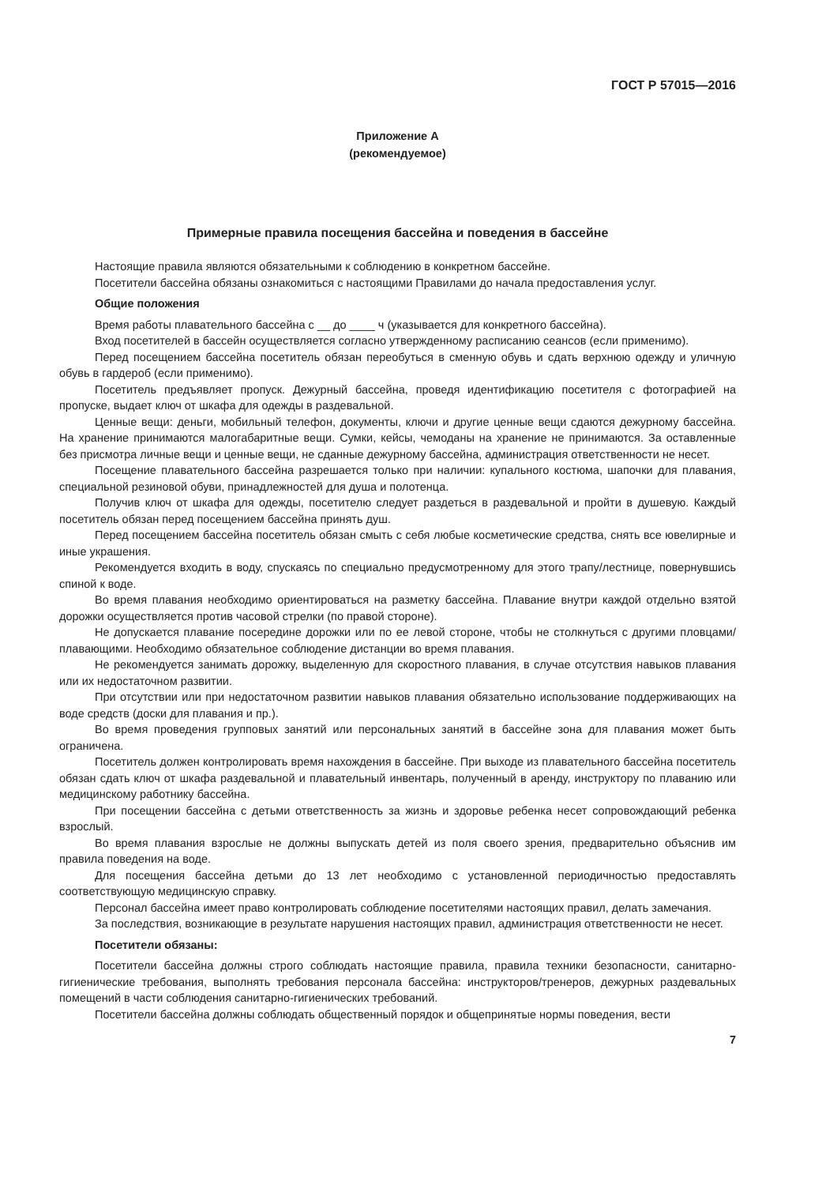ГОСТ Р 57015—2016
Приложение А
(рекомендуемое)
Примерные правила посещения бассейна и поведения в бассейне
Настоящие правила являются обязательными к соблюдению в конкретном бассейне.
Посетители бассейна обязаны ознакомиться с настоящими Правилами до начала предоставления услуг.
Общие положения
Время работы плавательного бассейна с __ до ____ ч (указывается для конкретного бассейна).
Вход посетителей в бассейн осуществляется согласно утвержденному расписанию сеансов (если применимо).
Перед посещением бассейна посетитель обязан переобуться в сменную обувь и сдать верхнюю одежду и уличную обувь в гардероб (если применимо).
Посетитель предъявляет пропуск. Дежурный бассейна, проведя идентификацию посетителя с фотографией на пропуске, выдает ключ от шкафа для одежды в раздевальной.
Ценные вещи: деньги, мобильный телефон, документы, ключи и другие ценные вещи сдаются дежурному бассейна. На хранение принимаются малогабаритные вещи. Сумки, кейсы, чемоданы на хранение не принимаются. За оставленные без присмотра личные вещи и ценные вещи, не сданные дежурному бассейна, администрация ответственности не несет.
Посещение плавательного бассейна разрешается только при наличии: купального костюма, шапочки для плавания, специальной резиновой обуви, принадлежностей для душа и полотенца.
Получив ключ от шкафа для одежды, посетителю следует раздеться в раздевальной и пройти в душевую. Каждый посетитель обязан перед посещением бассейна принять душ.
Перед посещением бассейна посетитель обязан смыть с себя любые косметические средства, снять все ювелирные и иные украшения.
Рекомендуется входить в воду, спускаясь по специально предусмотренному для этого трапу/лестнице, повернувшись спиной к воде.
Во время плавания необходимо ориентироваться на разметку бассейна. Плавание внутри каждой отдельно взятой дорожки осуществляется против часовой стрелки (по правой стороне).
Не допускается плавание посередине дорожки или по ее левой стороне, чтобы не столкнуться с другими пловцами/плавающими. Необходимо обязательное соблюдение дистанции во время плавания.
Не рекомендуется занимать дорожку, выделенную для скоростного плавания, в случае отсутствия навыков плавания или их недостаточном развитии.
При отсутствии или при недостаточном развитии навыков плавания обязательно использование поддерживающих на воде средств (доски для плавания и пр.).
Во время проведения групповых занятий или персональных занятий в бассейне зона для плавания может быть ограничена.
Посетитель должен контролировать время нахождения в бассейне. При выходе из плавательного бассейна посетитель обязан сдать ключ от шкафа раздевальной и плавательный инвентарь, полученный в аренду, инструктору по плаванию или медицинскому работнику бассейна.
При посещении бассейна с детьми ответственность за жизнь и здоровье ребенка несет сопровождающий ребенка взрослый.
Во время плавания взрослые не должны выпускать детей из поля своего зрения, предварительно объяснив им правила поведения на воде.
Для посещения бассейна детьми до 13 лет необходимо с установленной периодичностью предоставлять соответствующую медицинскую справку.
Персонал бассейна имеет право контролировать соблюдение посетителями настоящих правил, делать замечания.
За последствия, возникающие в результате нарушения настоящих правил, администрация ответственности не несет.
Посетители обязаны:
Посетители бассейна должны строго соблюдать настоящие правила, правила техники безопасности, санитарно-гигиенические требования, выполнять требования персонала бассейна: инструкторов/тренеров, дежурных раздевальных помещений в части соблюдения санитарно-гигиенических требований.
Посетители бассейна должны соблюдать общественный порядок и общепринятые нормы поведения, вести
7